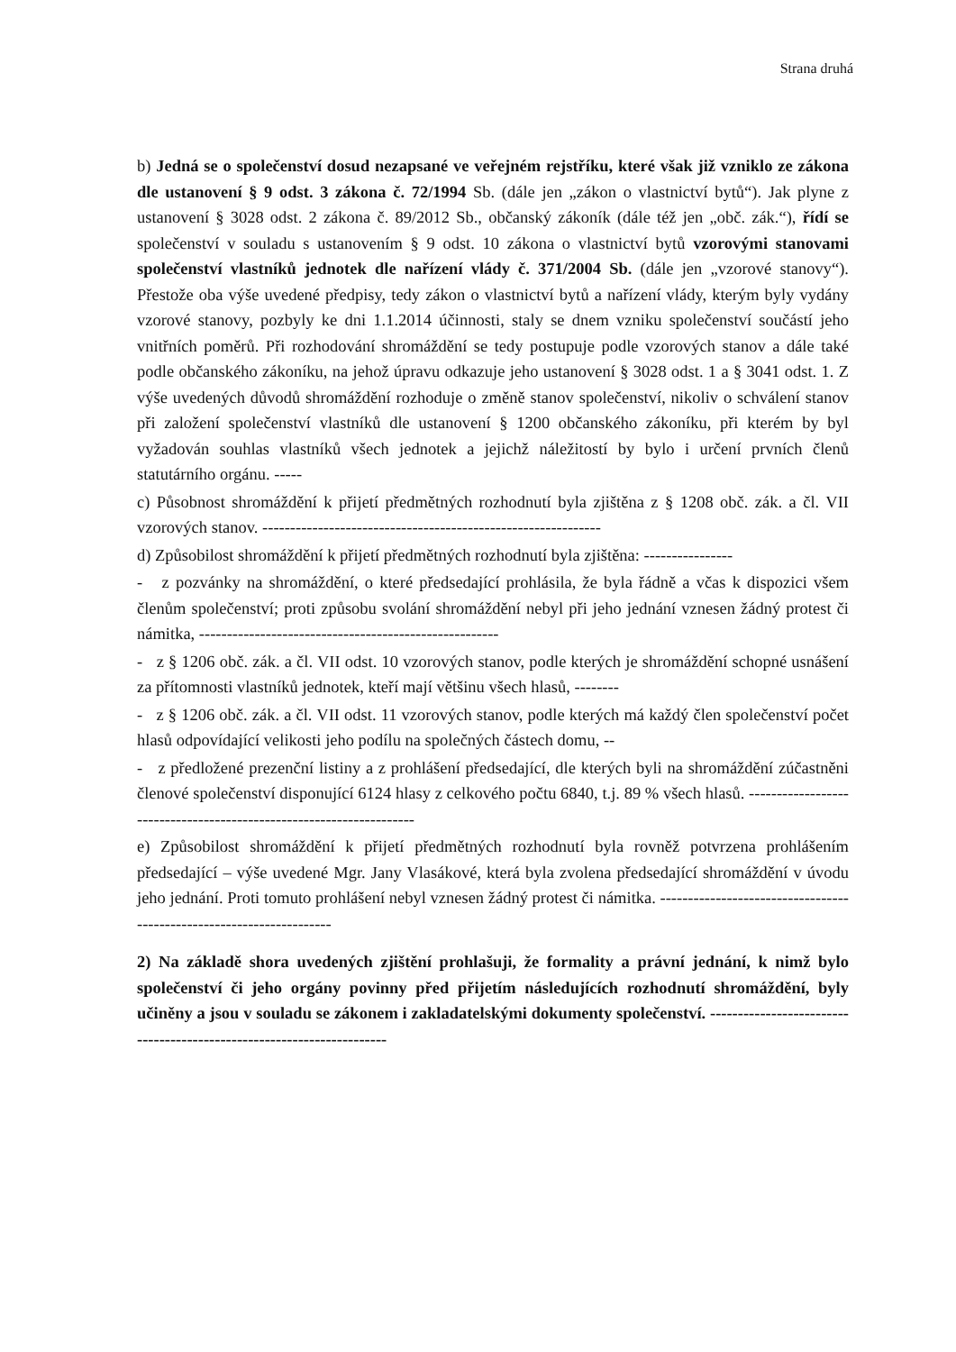Strana druhá
b) Jedná se o společenství dosud nezapsané ve veřejném rejstříku, které však již vzniklo ze zákona dle ustanovení § 9 odst. 3 zákona č. 72/1994 Sb. (dále jen „zákon o vlastnictví bytů“). Jak plyne z ustanovení § 3028 odst. 2 zákona č. 89/2012 Sb., občanský zákoník (dále též jen „obč. zák.“), řídí se společenství v souladu s ustanovením § 9 odst. 10 zákona o vlastnictví bytů vzorovými stanovami společenství vlastníků jednotek dle nařízení vlády č. 371/2004 Sb. (dále jen „vzorové stanovy“). Přestože oba výše uvedené předpisy, tedy zákon o vlastnictví bytů a nařízení vlády, kterým byly vydány vzorové stanovy, pozbyly ke dni 1.1.2014 účinnosti, staly se dnem vzniku společenství součástí jeho vnitřních poměrů. Při rozhodování shromáždění se tedy postupuje podle vzorových stanov a dále také podle občanského zákoníku, na jehož úpravu odkazuje jeho ustanovení § 3028 odst. 1 a § 3041 odst. 1. Z výše uvedených důvodů shromáždění rozhoduje o změně stanov společenství, nikoliv o schválení stanov při založení společenství vlastníků dle ustanovení § 1200 občanského zákoníku, při kterém by byl vyžadován souhlas vlastníků všech jednotek a jejichž náležitostí by bylo i určení prvních členů statutárního orgánu. -----
c) Působnost shromáždění k přijetí předmětných rozhodnutí byla zjištěna z § 1208 obč. zák. a čl. VII vzorových stanov. -------------------------------------------------------------
d) Způsobilost shromáždění k přijetí předmětných rozhodnutí byla zjištěna: ----------------
- z pozvánky na shromáždění, o které předsedající prohlásila, že byla řádně a včas k dispozici všem členům společenství; proti způsobu svolání shromáždění nebyl při jeho jednání vznesen žádný protest či námitka, ------------------------------------------------------
- z § 1206 obč. zák. a čl. VII odst. 10 vzorových stanov, podle kterých je shromáždění schopné usnášení za přítomnosti vlastníků jednotek, kteří mají většinu všech hlasů, --------
- z § 1206 obč. zák. a čl. VII odst. 11 vzorových stanov, podle kterých má každý člen společenství počet hlasů odpovídající velikosti jeho podílu na společných částech domu, --
- z předložené prezenční listiny a z prohlášení předsedající, dle kterých byli na shromáždění zúčastněni členové společenství disponující 6124 hlasy z celkového počtu 6840, t.j. 89 % všech hlasů. --------------------------------------------------------------------
e) Způsobilost shromáždění k přijetí předmětných rozhodnutí byla rovněž potvrzena prohlášením předsedající – výše uvedené Mgr. Jany Vlasákové, která byla zvolena předsedající shromáždění v úvodu jeho jednání. Proti tomuto prohlášení nebyl vznesen žádný protest či námitka. ---------------------------------------------------------------------
2) Na základě shora uvedených zjištění prohlašuji, že formality a právní jednání, k nimž bylo společenství či jeho orgány povinny před přijetím následujících rozhodnutí shromáždění, byly učiněny a jsou v souladu se zákonem i zakladatelskými dokumenty společenství. ----------------------------------------------------------------------